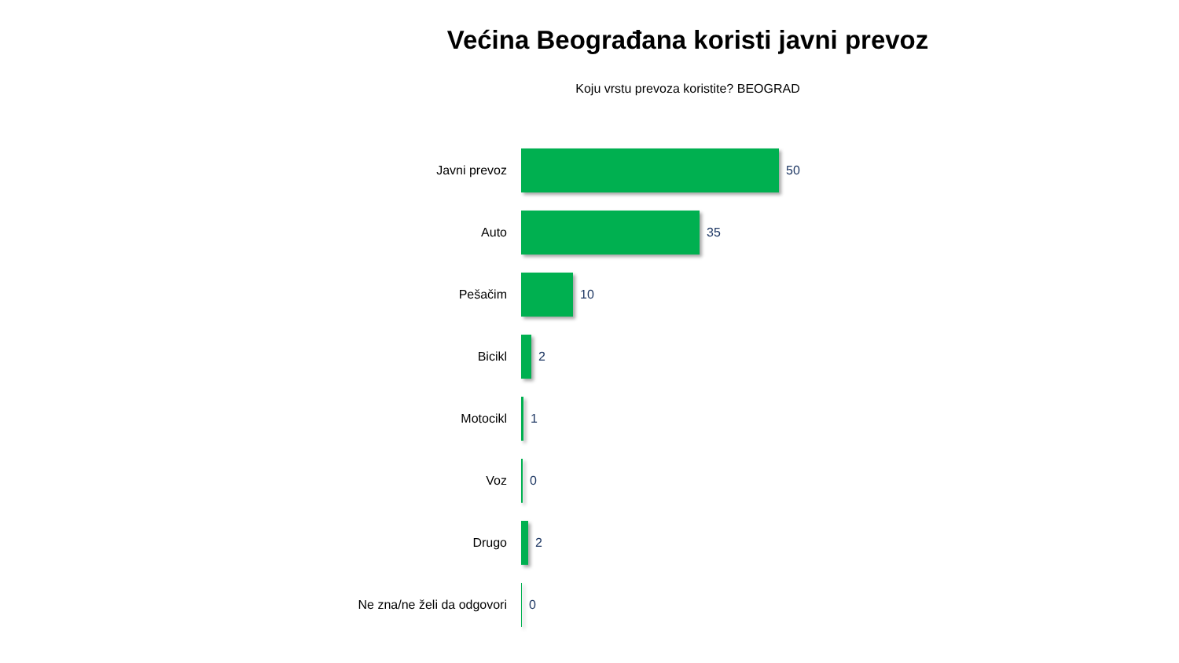Većina Beograđana koristi javni prevoz
Koju vrstu prevoza koristite? BEOGRAD
Javni prevoz 50
Auto 35
Pešačim 10
Bicikl 2
Motocikl 1
Voz 0
Drugo 2
Ne zna/ne želi da odgovori 0